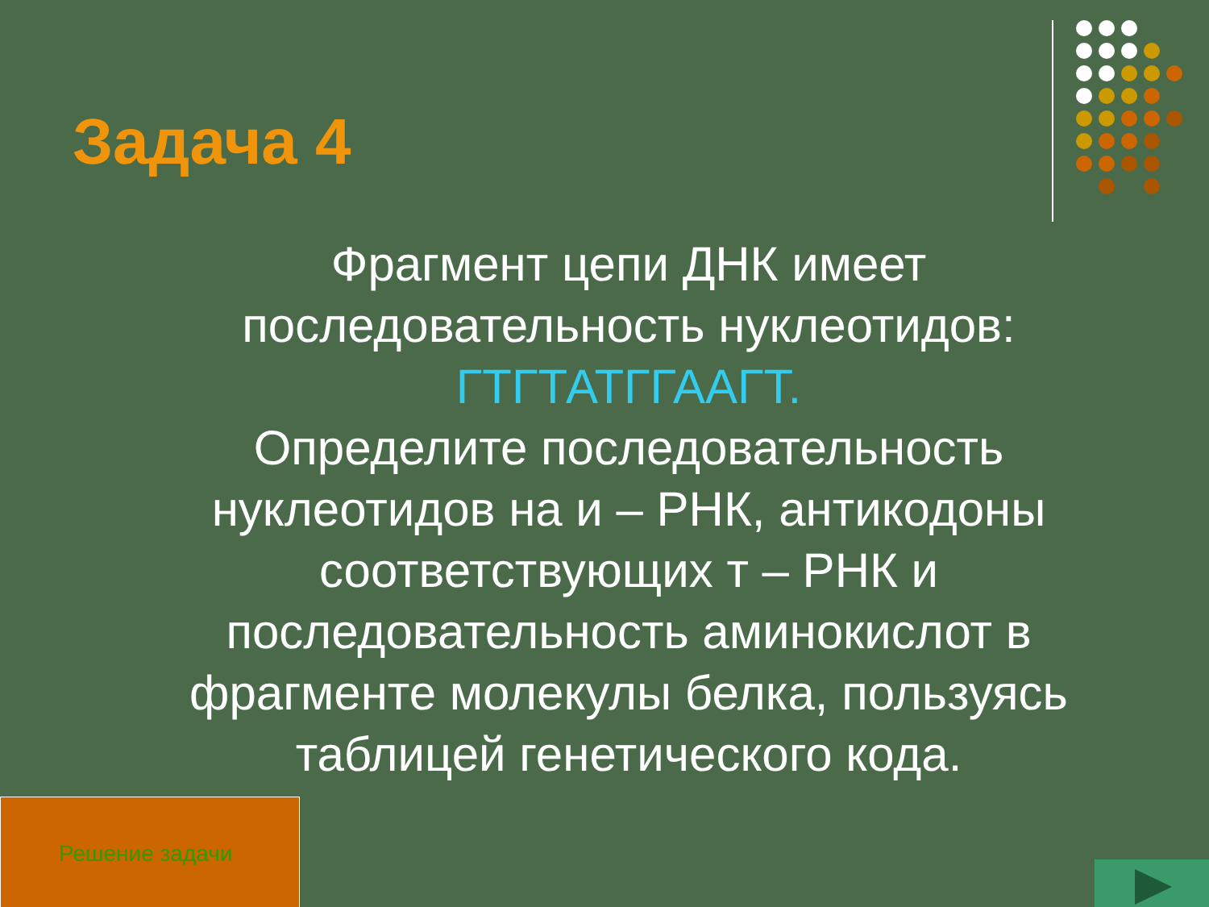Задача 4
Фрагмент цепи ДНК имеет последовательность нуклеотидов: ГТГТАТГГААГТ.
Определите последовательность нуклеотидов на и – РНК, антикодоны соответствующих т – РНК и последовательность аминокислот в фрагменте молекулы белка, пользуясь таблицей генетического кода.
Решение задачи